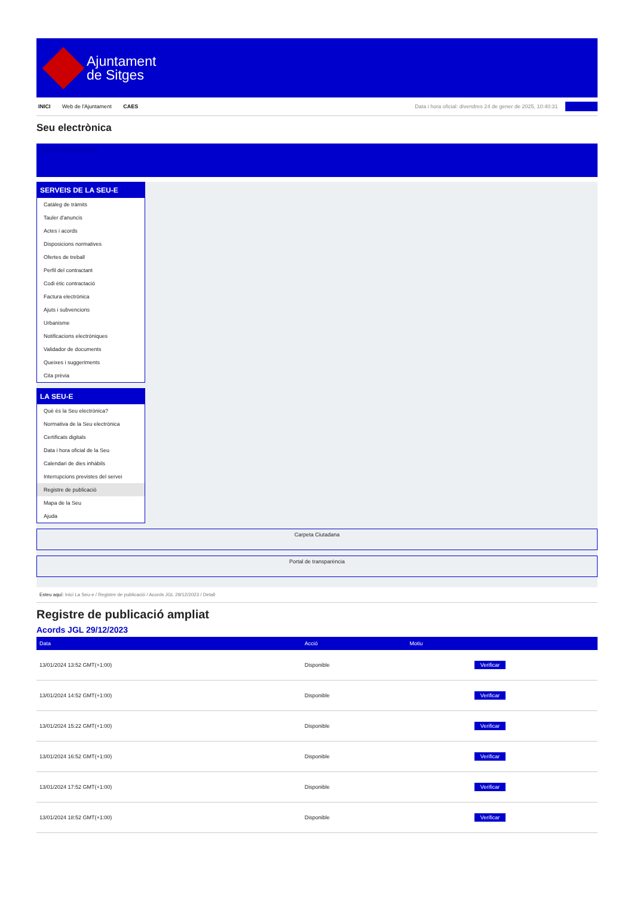Ajuntament
de Sitges
INICI Web de l'Ajuntament CAES
Data i hora oficial: divendres 24 de gener de 2025, 10:40:31 Directoris
Seu electrònica
Obtenir còpia autèntica
SERVEIS DE LA SEU-E
Catàleg de tràmits
Tauler d'anuncis
Actes i acords
Disposicions normatives
Ofertes de treball
Perfil del contractant
Codi ètic contractació
Factura electrònica
Ajuts i subvencions
Urbanisme
Notificacions electròniques
Validador de documents
Queixes i suggeriments
Cita prèvia
LA SEU-E
Què és la Seu electrònica?
Normativa de la Seu electrònica
Certificats digitals
Data i hora oficial de la Seu
Calendari de dies inhàbils
Interrupcions previstes del servei
Registre de publicació
Mapa de la Seu
Ajuda
Carpeta Ciutadana
Portal de transparència
Esteu aquí: Inici La Seu-e / Registre de publicació / Acords JGL 29/12/2023 / Detall
Registre de publicació ampliat
Acords JGL 29/12/2023
| Data | Acció | Motiu | |
| --- | --- | --- | --- |
| 13/01/2024 13:52 GMT(+1:00) | Disponible | | Verificar |
| 13/01/2024 14:52 GMT(+1:00) | Disponible | | Verificar |
| 13/01/2024 15:22 GMT(+1:00) | Disponible | | Verificar |
| 13/01/2024 16:52 GMT(+1:00) | Disponible | | Verificar |
| 13/01/2024 17:52 GMT(+1:00) | Disponible | | Verificar |
| 13/01/2024 18:52 GMT(+1:00) | Disponible | | Verificar |